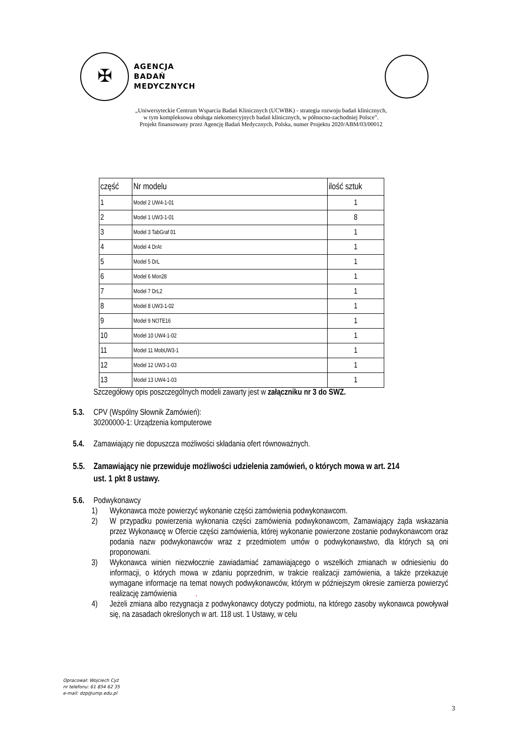✠
AGENCJA
BADAŃ
MEDYCZNYCH
„Uniwersyteckie Centrum Wsparcia Badań Klinicznych (UCWBK) - strategia rozwoju badań klinicznych,
w tym kompleksowa obsługa niekomercyjnych badań klinicznych, w północno-zachodniej Polsce”.
Projekt finansowany przez Agencję Badań Medycznych, Polska, numer Projektu 2020/ABM/03/00012
| część | Nr modelu | ilość sztuk |
| --- | --- | --- |
| 1 | Model 2 UW4-1-01 | 1 |
| 2 | Model 1 UW3-1-01 | 8 |
| 3 | Model 3 TabGraf 01 | 1 |
| 4 | Model 4 DrAt | 1 |
| 5 | Model 5 DrL | 1 |
| 6 | Model 6 Mon28 | 1 |
| 7 | Model 7 DrL2 | 1 |
| 8 | Model 8 UW3-1-02 | 1 |
| 9 | Model 9 NOTE16 | 1 |
| 10 | Model 10 UW4-1-02 | 1 |
| 11 | Model 11 MobUW3-1 | 1 |
| 12 | Model 12 UW3-1-03 | 1 |
| 13 | Model 13 UW4-1-03 | 1 |
Szczegółowy opis poszczególnych modeli zawarty jest w załączniku nr 3 do SWZ.
5.3. CPV (Wspólny Słownik Zamówień):
30200000-1: Urządzenia komputerowe
5.4. Zamawiający nie dopuszcza możliwości składania ofert równoważnych.
5.5. Zamawiający nie przewiduje możliwości udzielenia zamówień, o których mowa w art. 214
ust. 1 pkt 8 ustawy.
5.6. Podwykonawcy
1) Wykonawca może powierzyć wykonanie części zamówienia podwykonawcom.
2) W przypadku powierzenia wykonania części zamówienia podwykonawcom, Zamawiający żąda wskazania przez Wykonawcę w Ofercie części zamówienia, której wykonanie powierzone zostanie podwykonawcom oraz podania nazw podwykonawców wraz z przedmiotem umów o podwykonawstwo, dla których są oni proponowani.
3) Wykonawca winien niezwłocznie zawiadamiać zamawiającego o wszelkich zmianach w odniesieniu do informacji, o których mowa w zdaniu poprzednim, w trakcie realizacji zamówienia, a także przekazuje wymagane informacje na temat nowych podwykonawców, którym w późniejszym okresie zamierza powierzyć realizację zamówienia.
4) Jeżeli zmiana albo rezygnacja z podwykonawcy dotyczy podmiotu, na którego zasoby wykonawca powoływał się, na zasadach określonych w art. 118 ust. 1 Ustawy, w celu
Opracował: Wojciech Cyż
nr telefonu: 61 854 62 35
e-mail: dzp@ump.edu.pl
3